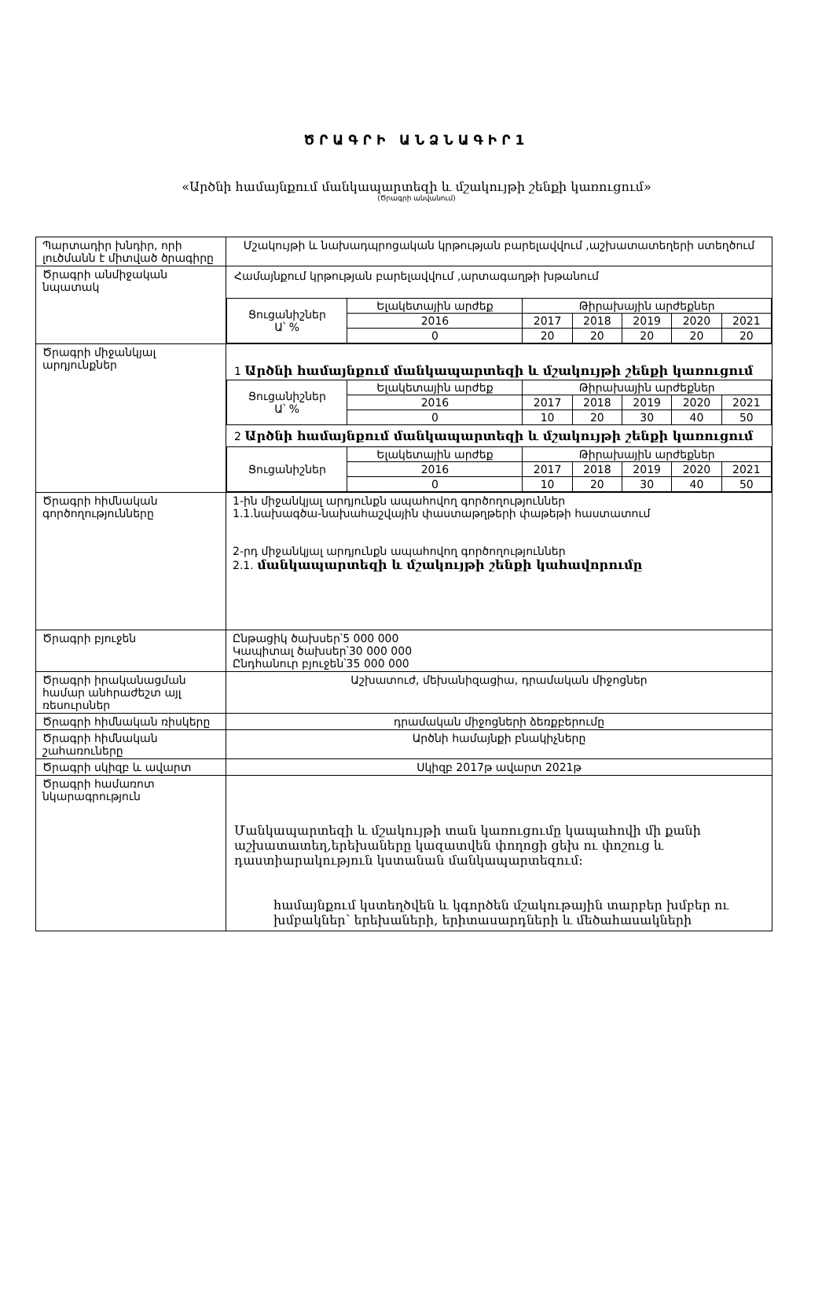ԾՐԱԳՐԻ ԱՆՁՆԱԳԻՐ1
«Արծնի համայնքում մանկապարտեզի և մշակույթի շենքի կառուցում»
(Ծրագրի անվանում)
| Պարտադիր խնդիր, որի լուծմանն է միտված ծրագիրը | Մշակույթի և նախադպրոցական կրթության բարելավվում ,աշխատատեղերի ստեղծում |
| Ծրագրի անմիջական նպատակ | Համայնքում կրթության բարելավվում ,արտագաղթի խթանում / Ցուցանիշներ Ա՝ % / Ելակետային արժեք / Թիրախային արժեքներ / / / / / / / 2016 / 2017 / 2018 / 2019 / 2020 / 2021 / / / 0 / 20 / 20 / 20 / 20 / 20 / |
| Ծրագրի միջանկյալ արդյունքներ | 1 Արծնի համայնքում մանկապարտեզի և մշակույթի շենքի կառուցում / Ցուցանիշներ Ա՝ % / Ելակետային արժեք / Թիրախային արժեքներ / / / / / / / 2016 / 2017 / 2018 / 2019 / 2020 / 2021 / / / 0 / 10 / 20 / 30 / 40 / 50 / 2 Արծնի համայնքում մանկապարտեզի և մշակույթի շենքի կառուցում / Ցուցանիշներ / Ելակետային արժեք / Թիրախային արժեքներ / / / / / / / 2016 / 2017 / 2018 / 2019 / 2020 / 2021 / / / 0 / 10 / 20 / 30 / 40 / 50 / |
| Ծրագրի հիմնական գործողությունները | 1-ին միջանկյալ արդյունքն ապահովող գործողություններ 1.1.նախագծա-նախահաշվային փաստաթղթերի փաթեթի հաստատում 2-րդ միջանկյալ արդյունքն ապահովող գործողություններ 2.1. մանկապարտեզի և մշակույթի շենքի կահավորումը |
| Ծրագրի բյուջեն | Ընթացիկ ծախսեր՝5 000 000 Կապիտալ ծախսեր՝30 000 000 Ընդհանուր բյուջեն՝35 000 000 |
| Ծրագրի իրականացման համար անհրաժեշտ այլ ռեսուրսներ | Աշխատուժ, մեխանիզացիա, դրամական միջոցներ |
| Ծրագրի հիմնական ռիսկերը | դրամական միջոցների ձեռքբերումը |
| Ծրագրի հիմնական շահառուները | Արծնի համայնքի բնակիչները |
| Ծրագրի սկիզբ և ավարտ | Սկիզբ 2017թ ավարտ 2021թ |
| Ծրագրի համառոտ նկարագրություն | Մանկապարտեզի և մշակույթի տան կառուցումը կապահովի մի քանի աշխատատեղ,երեխաները կազատվեն փողոցի ցեխ ու փոշուց և դաստիարակություն կստանան մանկապարտեզում: համայնքում կստեղծվեն և կգործեն մշակութային տարբեր խմբեր ու խմբակներ՝ երեխաների, երիտասարդների և մեծահասակների |